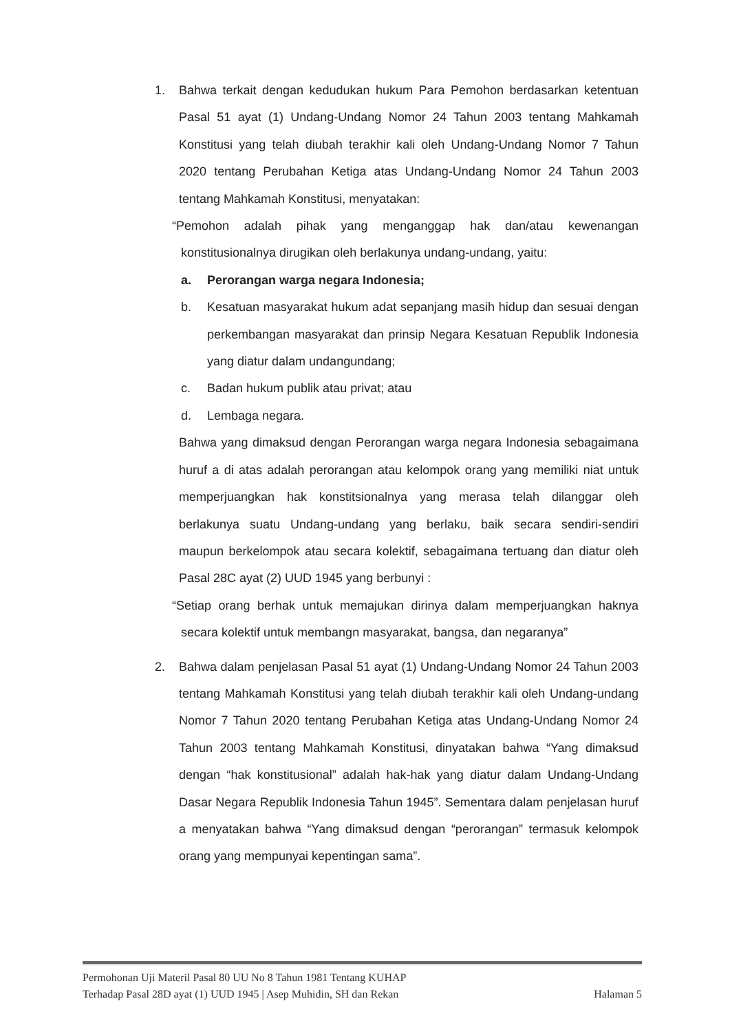1. Bahwa terkait dengan kedudukan hukum Para Pemohon berdasarkan ketentuan Pasal 51 ayat (1) Undang-Undang Nomor 24 Tahun 2003 tentang Mahkamah Konstitusi yang telah diubah terakhir kali oleh Undang-Undang Nomor 7 Tahun 2020 tentang Perubahan Ketiga atas Undang-Undang Nomor 24 Tahun 2003 tentang Mahkamah Konstitusi, menyatakan:
“Pemohon adalah pihak yang menganggap hak dan/atau kewenangan konstitusionalnya dirugikan oleh berlakunya undang-undang, yaitu:
a. Perorangan warga negara Indonesia;
b. Kesatuan masyarakat hukum adat sepanjang masih hidup dan sesuai dengan perkembangan masyarakat dan prinsip Negara Kesatuan Republik Indonesia yang diatur dalam undangundang;
c. Badan hukum publik atau privat; atau
d. Lembaga negara.
Bahwa yang dimaksud dengan Perorangan warga negara Indonesia sebagaimana huruf a di atas adalah perorangan atau kelompok orang yang memiliki niat untuk memperjuangkan hak konstitsionalnya yang merasa telah dilanggar oleh berlakunya suatu Undang-undang yang berlaku, baik secara sendiri-sendiri maupun berkelompok atau secara kolektif, sebagaimana tertuang dan diatur oleh Pasal 28C ayat (2) UUD 1945 yang berbunyi :
“Setiap orang berhak untuk memajukan dirinya dalam memperjuangkan haknya secara kolektif untuk membangn masyarakat, bangsa, dan negaranya”
2. Bahwa dalam penjelasan Pasal 51 ayat (1) Undang-Undang Nomor 24 Tahun 2003 tentang Mahkamah Konstitusi yang telah diubah terakhir kali oleh Undang-undang Nomor 7 Tahun 2020 tentang Perubahan Ketiga atas Undang-Undang Nomor 24 Tahun 2003 tentang Mahkamah Konstitusi, dinyatakan bahwa “Yang dimaksud dengan “hak konstitusional” adalah hak-hak yang diatur dalam Undang-Undang Dasar Negara Republik Indonesia Tahun 1945”. Sementara dalam penjelasan huruf a menyatakan bahwa “Yang dimaksud dengan “perorangan” termasuk kelompok orang yang mempunyai kepentingan sama”.
Permohonan Uji Materil Pasal 80 UU No 8 Tahun 1981 Tentang KUHAP
Terhadap Pasal 28D ayat (1) UUD 1945 | Asep Muhidin, SH dan Rekan Halaman 5